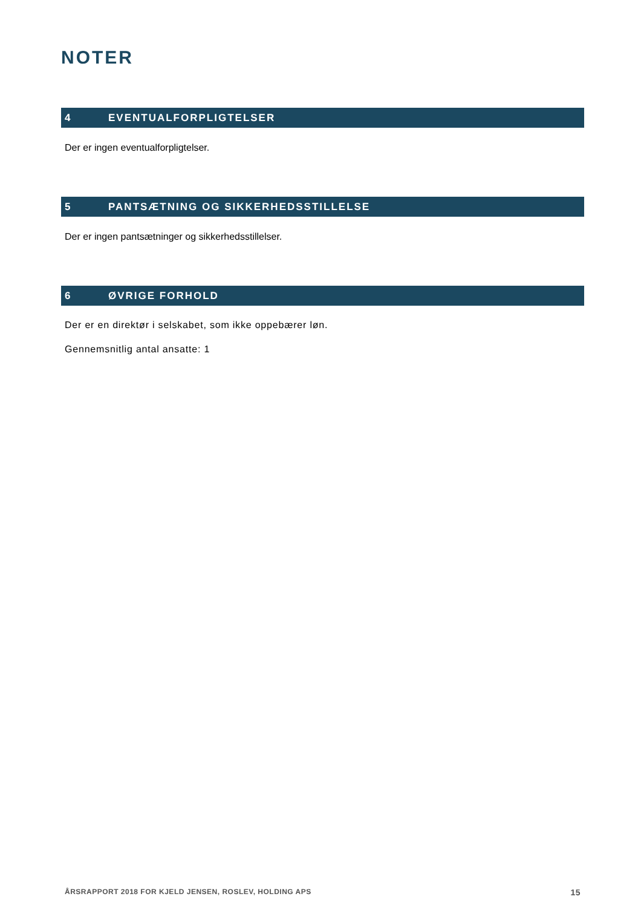NOTER
4 EVENTUALFORPLIGTELSER
Der er ingen eventualforpligtelser.
5 PANTSÆTNING OG SIKKERHEDSSTILLELSE
Der er ingen pantsætninger og sikkerhedsstillelser.
6 ØVRIGE FORHOLD
Der er en direktør i selskabet, som ikke oppebærer løn.
Gennemsnitlig antal ansatte: 1
ÅRSRAPPORT 2018 FOR KJELD JENSEN, ROSLEV, HOLDING APS 15